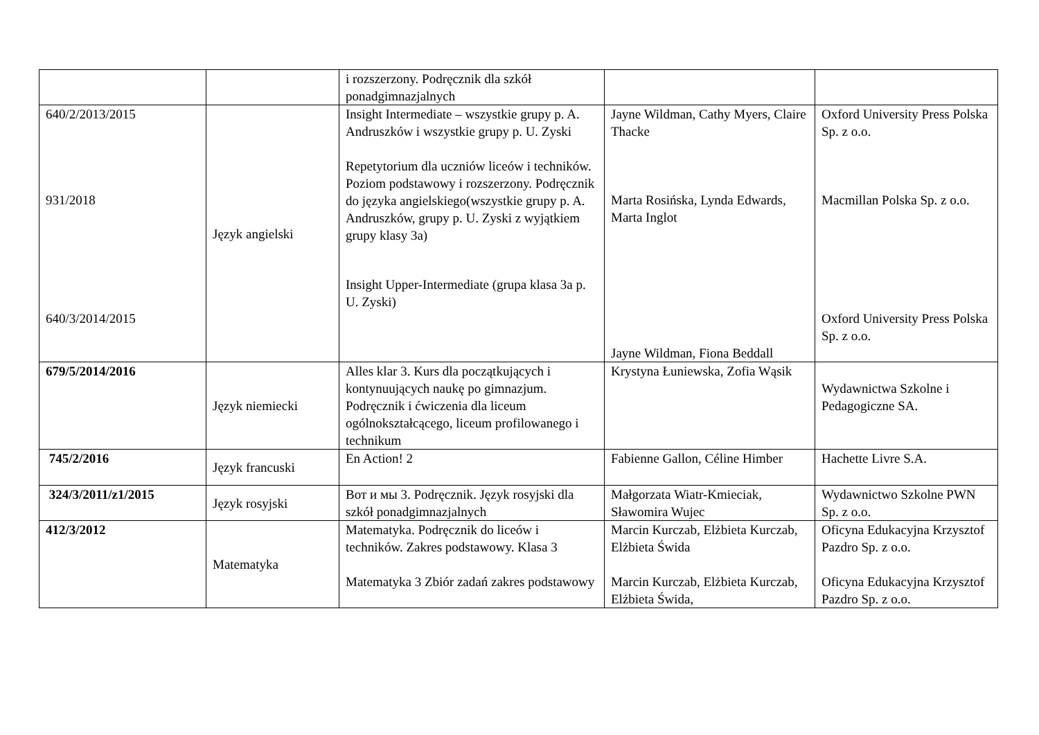| | | i rozszerzony. Podręcznik dla szkół ponadgimnazjalnych | | |
| 640/2/2013/2015 931/2018 640/3/2014/2015 | Język angielski | Insight Intermediate – wszystkie grupy p. A. Andruszków i wszystkie grupy p. U. Zyski Repetytorium dla uczniów liceów i techników. Poziom podstawowy i rozszerzony. Podręcznik do języka angielskiego(wszystkie grupy p. A. Andruszków, grupy p. U. Zyski z wyjątkiem grupy klasy 3a) Insight Upper-Intermediate (grupa klasa 3a p. U. Zyski) | Jayne Wildman, Cathy Myers, Claire Thacke Marta Rosińska, Lynda Edwards, Marta Inglot Jayne Wildman, Fiona Beddall | Oxford University Press Polska Sp. z o.o. Macmillan Polska Sp. z o.o. Oxford University Press Polska Sp. z o.o. |
| 679/5/2014/2016 | Język niemiecki | Alles klar 3. Kurs dla początkujących i kontynuujących naukę po gimnazjum. Podręcznik i ćwiczenia dla liceum ogólnokształcącego, liceum profilowanego i technikum | Krystyna Łuniewska, Zofia Wąsik | Wydawnictwa Szkolne i Pedagogiczne SA. |
| 745/2/2016 | Język francuski | En Action! 2 | Fabienne Gallon, Céline Himber | Hachette Livre S.A. |
| 324/3/2011/z1/2015 | Język rosyjski | Вот и мы 3. Podręcznik. Język rosyjski dla szkół ponadgimnazjalnych | Małgorzata Wiatr-Kmieciak, Sławomira Wujec | Wydawnictwo Szkolne PWN Sp. z o.o. |
| 412/3/2012 | Matematyka | Matematyka. Podręcznik do liceów i techników. Zakres podstawowy. Klasa 3 Matematyka 3 Zbiór zadań zakres podstawowy | Marcin Kurczab, Elżbieta Kurczab, Elżbieta Świda Marcin Kurczab, Elżbieta Kurczab, Elżbieta Świda, | Oficyna Edukacyjna Krzysztof Pazdro Sp. z o.o. Oficyna Edukacyjna Krzysztof Pazdro Sp. z o.o. |